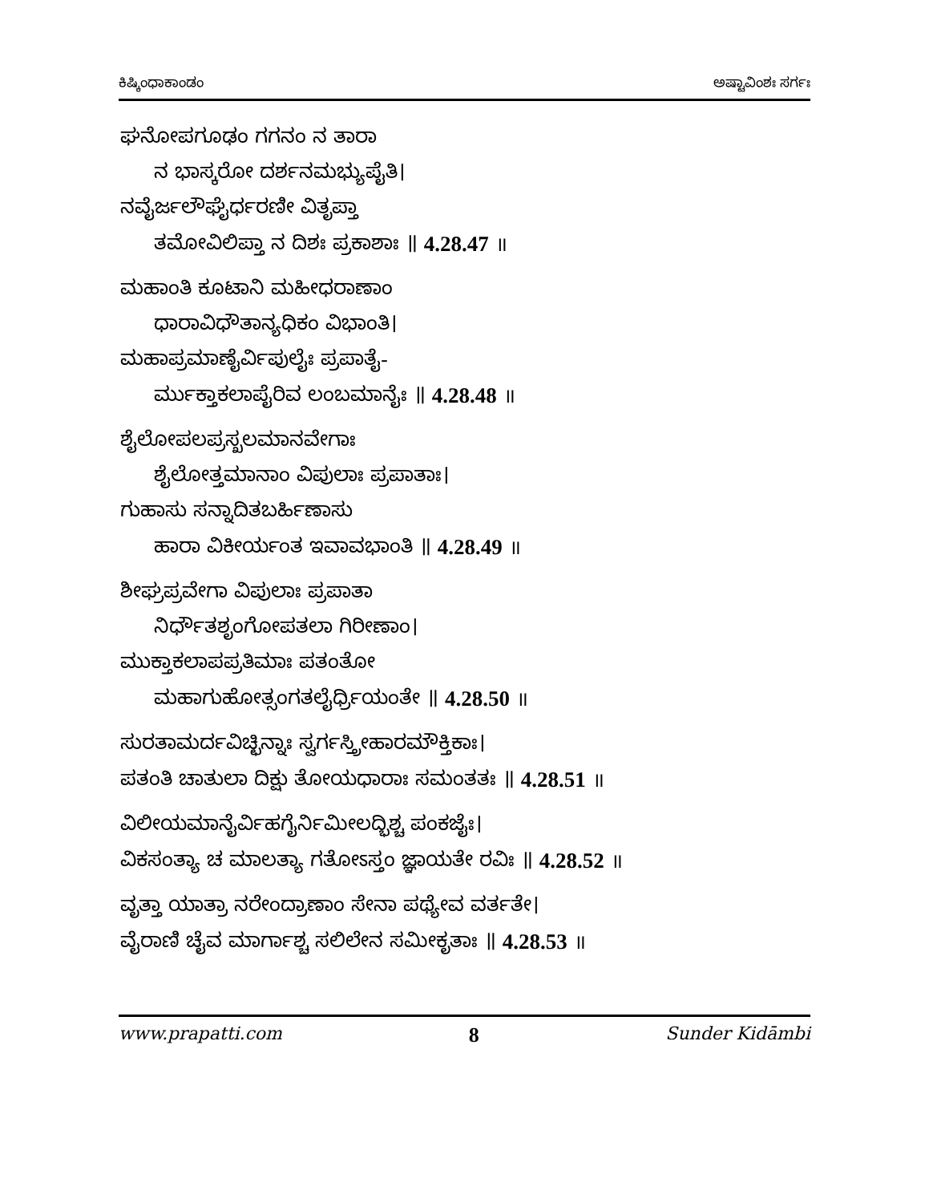ಕಿಷ್ಕಿಂಧಾಕಾಂಡಂ ಅಷ್ಟಾವಿಂಶಃ ಸರ್ಗಃ
ಘನೋಪಗೂಢಂ ಗಗನಂ ನ ತಾರಾ
ನ ಭಾಸ್ಕರೋ ದರ್ಶನಮಭ್ಯುಪೈತಿ।
ನವೈರ್ಜಲೌಘೈರ್ಧರಣೀ ವಿತೃಪ್ತಾ
ತಮೋವಿಲಿಪ್ತಾ ನ ದಿಶಃ ಪ್ರಕಾಶಾಃ ॥ 4.28.47 ॥
ಮಹಾಂತಿ ಕೂಟಾನಿ ಮಹೀಧರಾಣಾಂ
ಧಾರಾವಿಧೌತಾನ್ಯಧಿಕಂ ವಿಭಾಂತಿ।
ಮಹಾಪ್ರಮಾಣೈರ್ವಿಪುಲೈಃ ಪ್ರಪಾತೈ-
ರ್ಮುಕ್ತಾಕಲಾಪೈರಿವ ಲಂಬಮಾನೈಃ ॥ 4.28.48 ॥
ಶೈಲೋಪಲಪ್ರಸ್ಖಲಮಾನವೇಗಾಃ
ಶೈಲೋತ್ತಮಾನಾಂ ವಿಪುಲಾಃ ಪ್ರಪಾತಾಃ।
ಗುಹಾಸು ಸನ್ನಾದಿತಬರ್ಹಿಣಾಸು
ಹಾರಾ ವಿಕೀರ್ಯಂತ ಇವಾವಭಾಂತಿ ॥ 4.28.49 ॥
ಶೀಘ್ರಪ್ರವೇಗಾ ವಿಪುಲಾಃ ಪ್ರಪಾತಾ
ನಿರ್ಧೌತಶೃಂಗೋಪತಲಾ ಗಿರೀಣಾಂ।
ಮುಕ್ತಾಕಲಾಪಪ್ರತಿಮಾಃ ಪತಂತೋ
ಮಹಾಗುಹೋತ್ಸಂಗತಲೈರ್ಧ್ರಿಯಂತೇ ॥ 4.28.50 ॥
ಸುರತಾಮರ್ದವಿಚ್ಛಿನ್ನಾಃ ಸ್ವರ್ಗಸ್ತ್ರೀಹಾರಮೌಕ್ತಿಕಾಃ।
ಪತಂತಿ ಚಾತುಲಾ ದಿಕ್ಷು ತೋಯಧಾರಾಃ ಸಮಂತತಃ ॥ 4.28.51 ॥
ವಿಲೀಯಮಾನೈರ್ವಿಹಗೈರ್ನಿಮೀಲದ್ಭಿಶ್ಚ ಪಂಕಜೈಃ।
ವಿಕಸಂತ್ಯಾ ಚ ಮಾಲತ್ಯಾ ಗತೋಽಸ್ತಂ ಜ್ಞಾಯತೇ ರವಿಃ ॥ 4.28.52 ॥
ವೃತ್ತಾ ಯಾತ್ರಾ ನರೇಂದ್ರಾಣಾಂ ಸೇನಾ ಪಥ್ಯೇವ ವರ್ತತೇ।
ವೈರಾಣಿ ಚೈವ ಮಾರ್ಗಾಶ್ಚ ಸಲಿಲೇನ ಸಮೀಕೃತಾಃ ॥ 4.28.53 ॥
www.prapatti.com 8 Sunder Kidāmbi